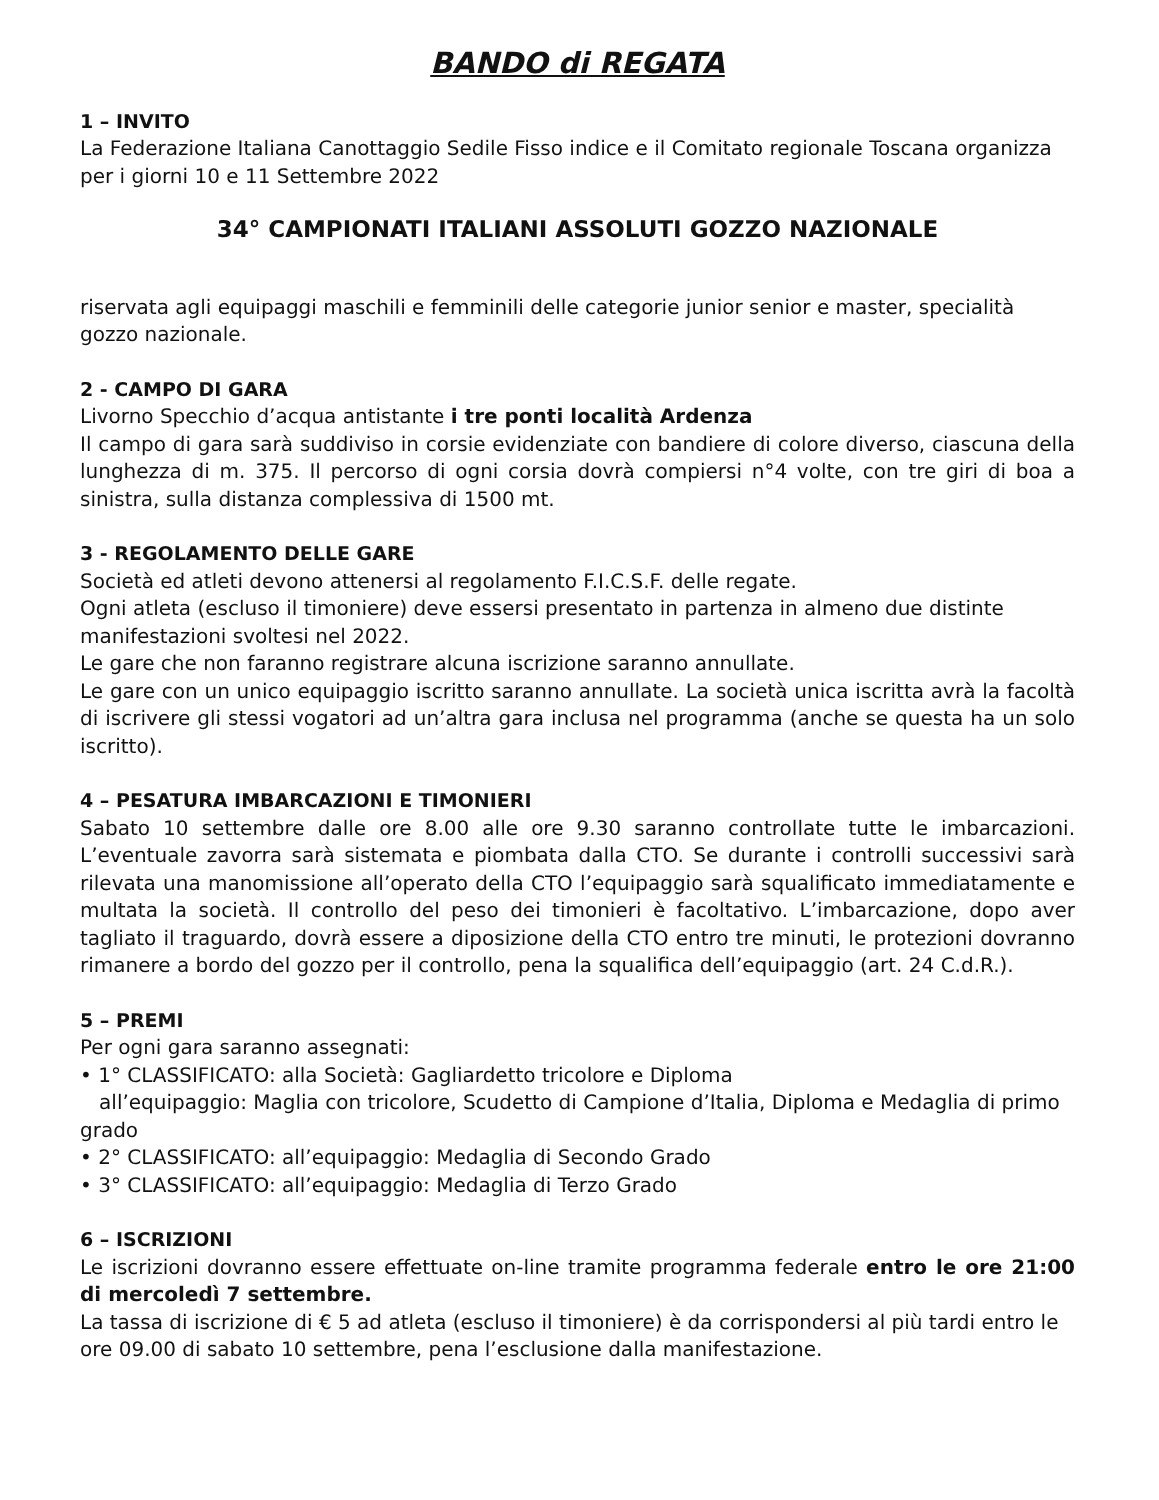BANDO di REGATA
1 – INVITO
La Federazione Italiana Canottaggio Sedile Fisso indice e il Comitato regionale Toscana organizza per i giorni 10 e 11 Settembre 2022
34° CAMPIONATI ITALIANI ASSOLUTI GOZZO NAZIONALE
riservata agli equipaggi maschili e femminili delle categorie junior senior e master, specialità gozzo nazionale.
2 - CAMPO DI GARA
Livorno Specchio d’acqua antistante i tre ponti località Ardenza
Il campo di gara sarà suddiviso in corsie evidenziate con bandiere di colore diverso, ciascuna della lunghezza di m. 375. Il percorso di ogni corsia dovrà compiersi n°4 volte, con tre giri di boa a sinistra, sulla distanza complessiva di 1500 mt.
3 - REGOLAMENTO DELLE GARE
Società ed atleti devono attenersi al regolamento F.I.C.S.F. delle regate.
Ogni atleta (escluso il timoniere) deve essersi presentato in partenza in almeno due distinte manifestazioni svoltesi nel 2022.
Le gare che non faranno registrare alcuna iscrizione saranno annullate.
Le gare con un unico equipaggio iscritto saranno annullate. La società unica iscritta avrà la facoltà di iscrivere gli stessi vogatori ad un’altra gara inclusa nel programma (anche se questa ha un solo iscritto).
4 – PESATURA IMBARCAZIONI E TIMONIERI
Sabato 10 settembre dalle ore 8.00 alle ore 9.30 saranno controllate tutte le imbarcazioni. L’eventuale zavorra sarà sistemata e piombata dalla CTO. Se durante i controlli successivi sarà rilevata una manomissione all’operato della CTO l’equipaggio sarà squalificato immediatamente e multata la società. Il controllo del peso dei timonieri è facoltativo. L’imbarcazione, dopo aver tagliato il traguardo, dovrà essere a diposizione della CTO entro tre minuti, le protezioni dovranno rimanere a bordo del gozzo per il controllo, pena la squalifica dell’equipaggio (art. 24 C.d.R.).
5 – PREMI
Per ogni gara saranno assegnati:
• 1° CLASSIFICATO: alla Società: Gagliardetto tricolore e Diploma
all’equipaggio: Maglia con tricolore, Scudetto di Campione d’Italia, Diploma e Medaglia di primo grado
• 2° CLASSIFICATO: all’equipaggio: Medaglia di Secondo Grado
• 3° CLASSIFICATO: all’equipaggio: Medaglia di Terzo Grado
6 – ISCRIZIONI
Le iscrizioni dovranno essere effettuate on-line tramite programma federale entro le ore 21:00 di mercoledì 7 settembre.
La tassa di iscrizione di € 5 ad atleta (escluso il timoniere) è da corrispondersi al più tardi entro le ore 09.00 di sabato 10 settembre, pena l’esclusione dalla manifestazione.